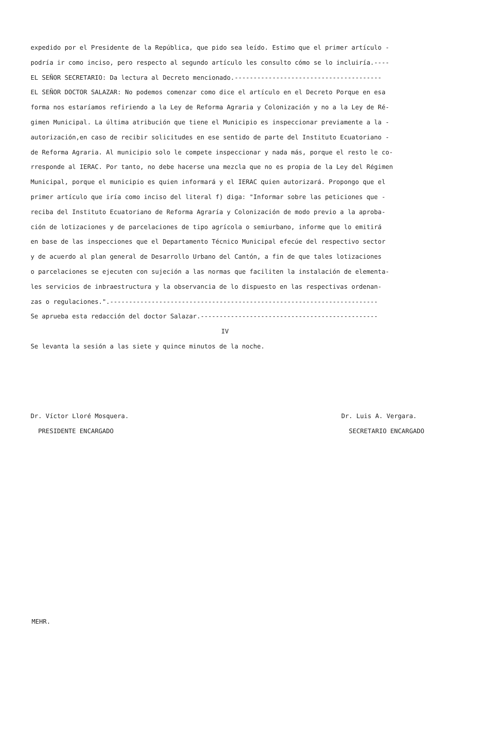expedido por el Presidente de la República, que pido sea leído. Estimo que el primer artículo -
podría ir como inciso, pero respecto al segundo artículo les consulto cómo se lo incluiría.----
EL SEÑOR SECRETARIO: Da lectura al Decreto mencionado.---------------------------------------
EL SEÑOR DOCTOR SALAZAR: No podemos comenzar como dice el artículo en el Decreto Porque en esa
forma nos estaríamos refiriendo a la Ley de Reforma Agraria y Colonización y no a la Ley de Ré-
gimen Municipal. La última atribución que tiene el Municipio es inspeccionar previamente a la -
autorización,en caso de recibir solicitudes en ese sentido de parte del Instituto Ecuatoriano -
de Reforma Agraria. Al municipio solo le compete inspeccionar y nada más, porque el resto le co-
rresponde al IERAC. Por tanto, no debe hacerse una mezcla que no es propia de la Ley del Régimen
Municipal, porque el municipio es quien informará y el IERAC quien autorizará. Propongo que el
primer artículo que iría como inciso del literal f) diga: "Informar sobre las peticiones que -
reciba del Instituto Ecuatoriano de Reforma Agraría y Colonización de modo previo a la aproba-
ción de lotizaciones y de parcelaciones de tipo agrícola o semiurbano, informe que lo emitirá
en base de las inspecciones que el Departamento Técnico Municipal efecúe del respectivo sector
y de acuerdo al plan general de Desarrollo Urbano del Cantón, a fin de que tales lotizaciones
o parcelaciones se ejecuten con sujeción a las normas que faciliten la instalación de elementa-
les servicios de inbraestructura y la observancia de lo dispuesto en las respectivas ordenan-
zas o regulaciones.".-----------------------------------------------------------------------
Se aprueba esta redacción del doctor Salazar.-----------------------------------------------
IV
Se levanta la sesión a las siete y quince minutos de la noche.
Dr. Víctor Lloré Mosquera.
PRESIDENTE ENCARGADO
Dr. Luis A. Vergara.
SECRETARIO ENCARGADO
MEHR.